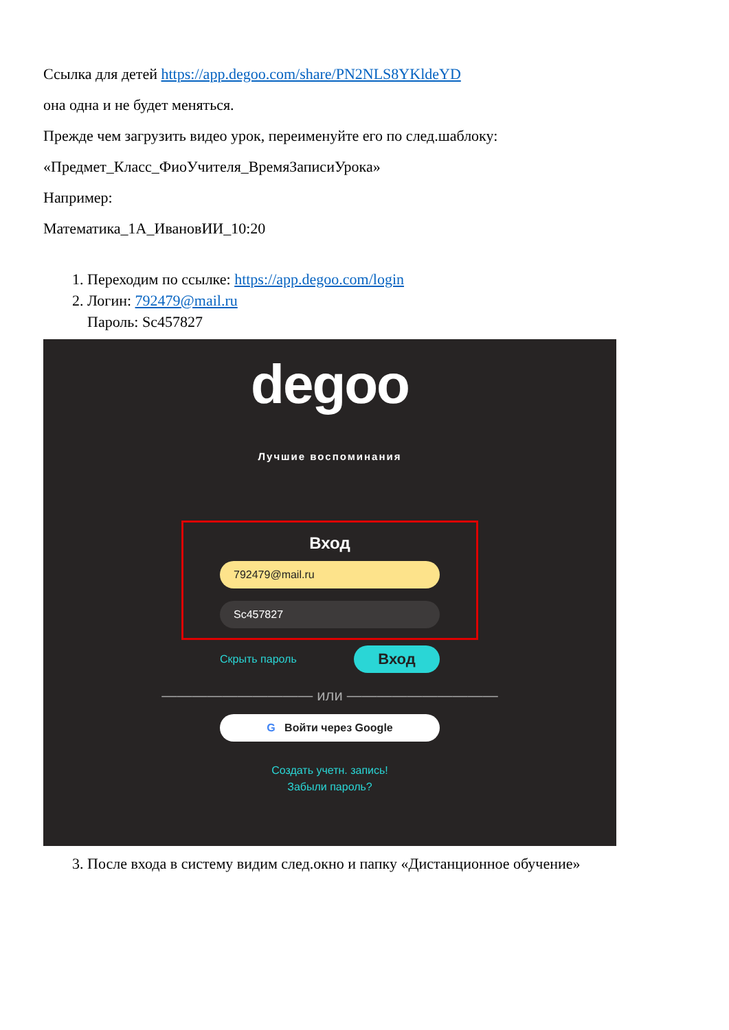Ссылка для детей https://app.degoo.com/share/PN2NLS8YKldeYD
она одна и не будет меняться.
Прежде чем загрузить видео урок, переименуйте его по след.шаблоку:
«Предмет_Класс_ФиоУчителя_ВремяЗаписиУрока»
Например:
Математика_1А_ИвановИИ_10:20
1. Переходим по ссылке: https://app.degoo.com/login
2. Логин: 792479@mail.ru
Пароль: Sc457827
degoo
Лучшие воспоминания
Вход
792479@mail.ru
Sc457827
Скрыть пароль Вход
—————————— или ——————————
G Войти через Google
Создать учетн. запись!
Забыли пароль?
3. После входа в систему видим след.окно и папку «Дистанционное обучение»